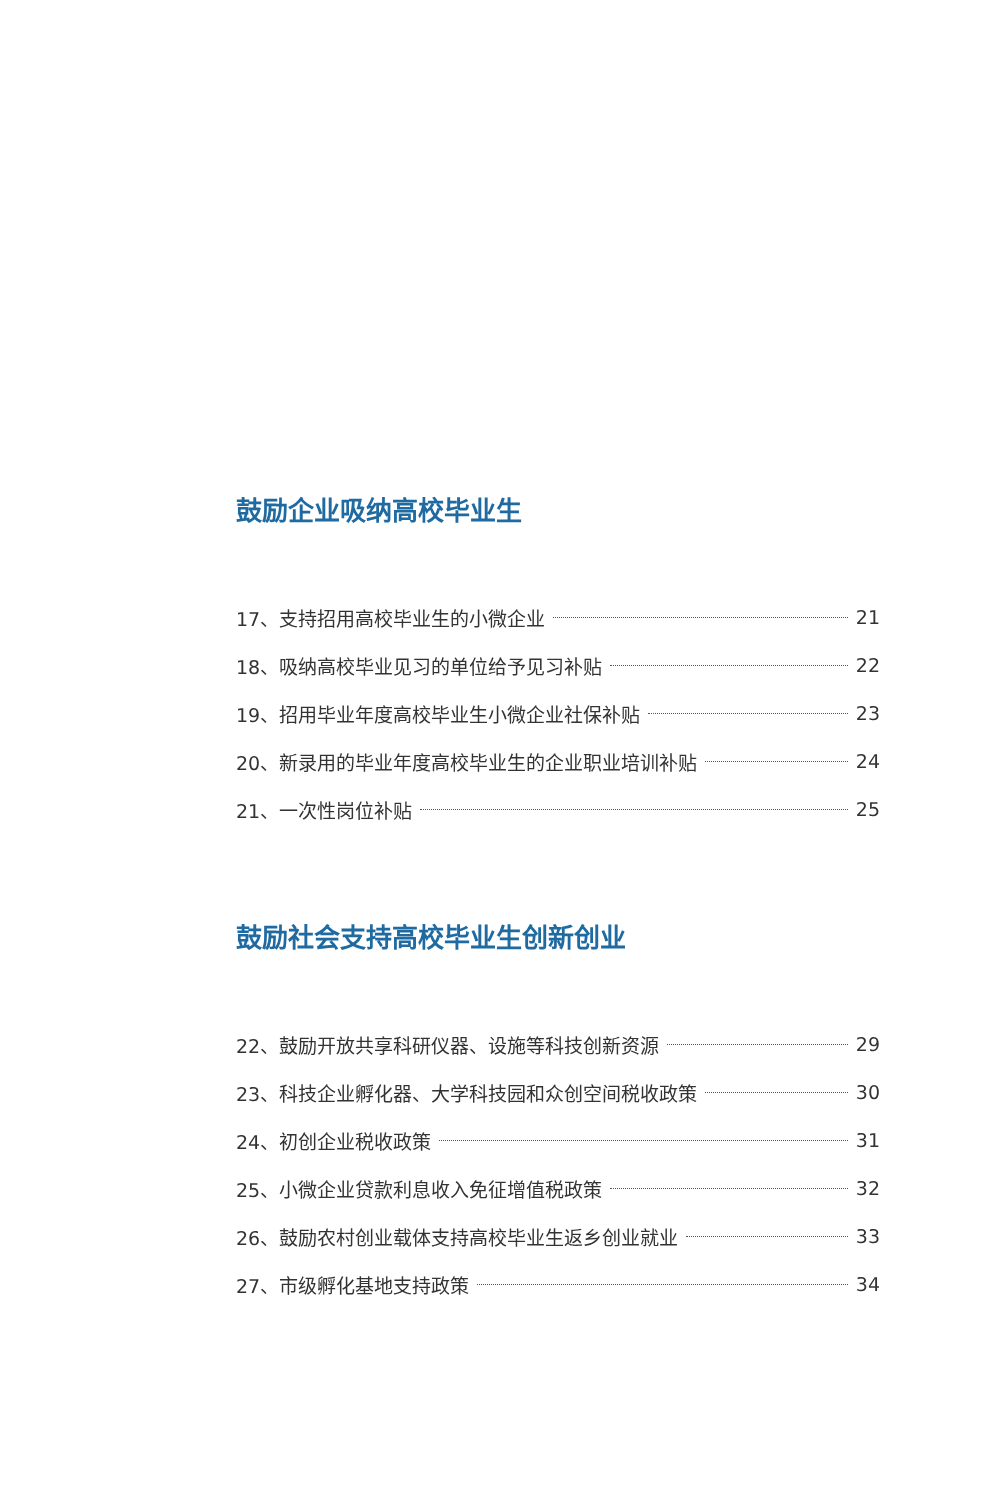鼓励企业吸纳高校毕业生
17、支持招用高校毕业生的小微企业 21
18、吸纳高校毕业见习的单位给予见习补贴 22
19、招用毕业年度高校毕业生小微企业社保补贴 23
20、新录用的毕业年度高校毕业生的企业职业培训补贴 24
21、一次性岗位补贴 25
鼓励社会支持高校毕业生创新创业
22、鼓励开放共享科研仪器、设施等科技创新资源 29
23、科技企业孵化器、大学科技园和众创空间税收政策 30
24、初创企业税收政策 31
25、小微企业贷款利息收入免征增值税政策 32
26、鼓励农村创业载体支持高校毕业生返乡创业就业 33
27、市级孵化基地支持政策 34